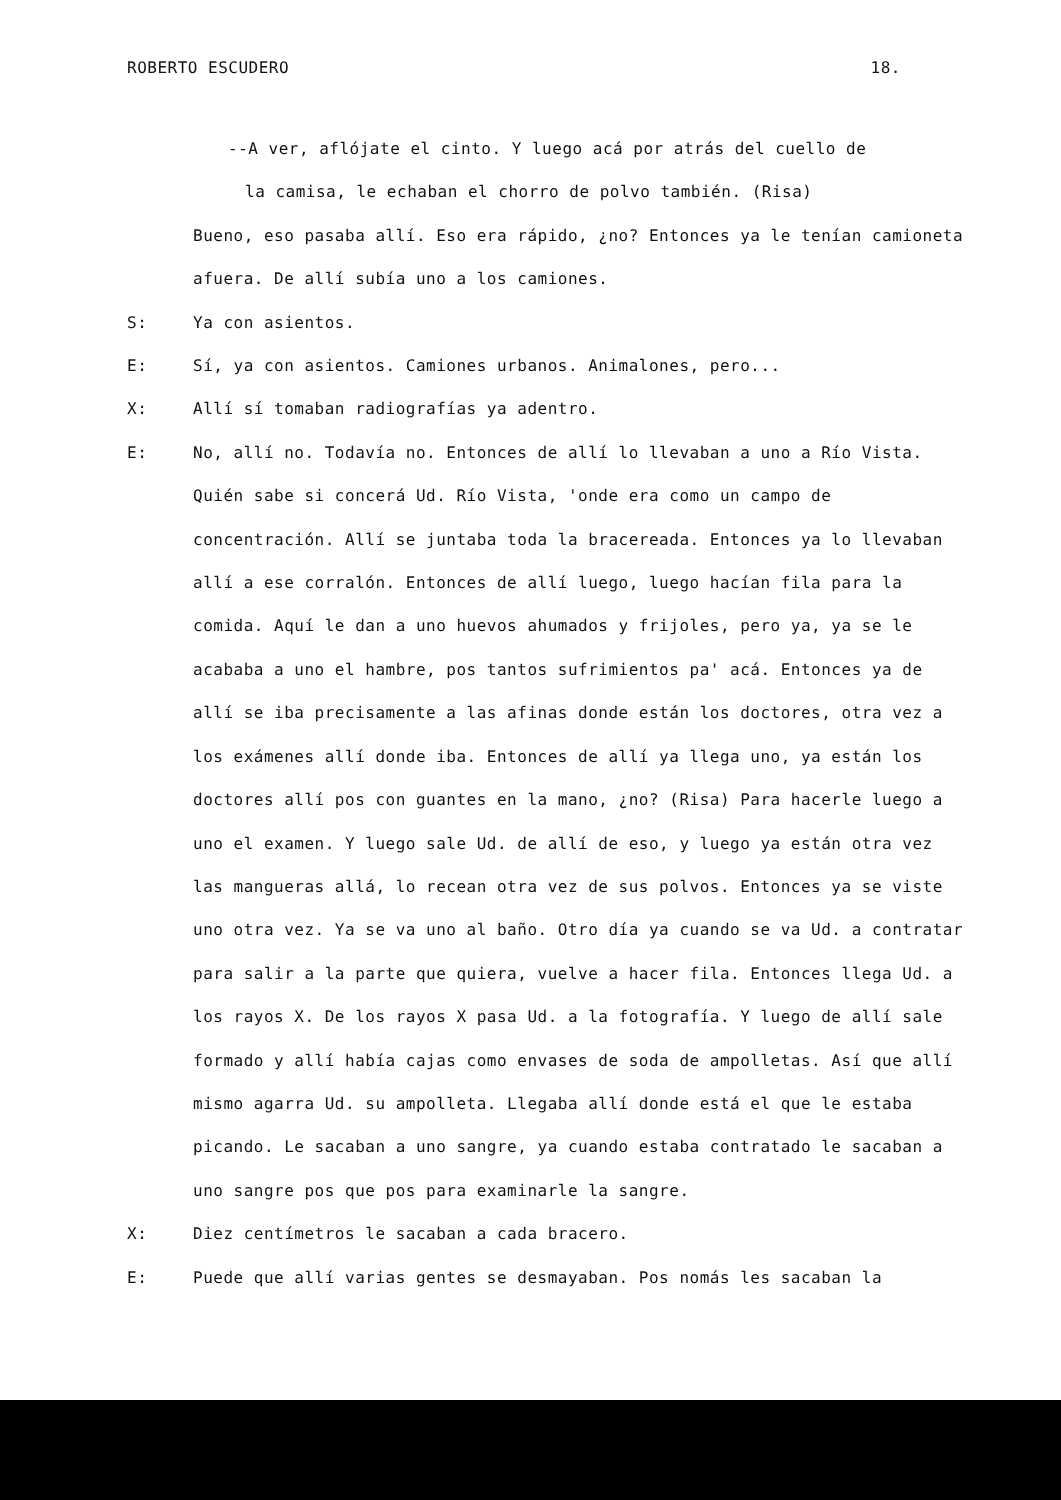ROBERTO ESCUDERO 18.
--A ver, aflójate el cinto. Y luego acá por atrás del cuello de
la camisa, le echaban el chorro de polvo también. (Risa)
Bueno, eso pasaba allí. Eso era rápido, ¿no? Entonces ya le tenían camioneta afuera. De allí subía uno a los camiones.
S: Ya con asientos.
E: Sí, ya con asientos. Camiones urbanos. Animalones, pero...
X: Allí sí tomaban radiografías ya adentro.
E: No, allí no. Todavía no. Entonces de allí lo llevaban a uno a Río Vista. Quién sabe si concerá Ud. Río Vista, 'onde era como un campo de concentración. Allí se juntaba toda la bracereada. Entonces ya lo llevaban allí a ese corralón. Entonces de allí luego, luego hacían fila para la comida. Aquí le dan a uno huevos ahumados y frijoles, pero ya, ya se le acababa a uno el hambre, pos tantos sufrimientos pa' acá. Entonces ya de allí se iba precisamente a las afinas donde están los doctores, otra vez a los exámenes allí donde iba. Entonces de allí ya llega uno, ya están los doctores allí pos con guantes en la mano, ¿no? (Risa) Para hacerle luego a uno el examen. Y luego sale Ud. de allí de eso, y luego ya están otra vez las mangueras allá, lo recean otra vez de sus polvos. Entonces ya se viste uno otra vez. Ya se va uno al baño. Otro día ya cuando se va Ud. a contratar para salir a la parte que quiera, vuelve a hacer fila. Entonces llega Ud. a los rayos X. De los rayos X pasa Ud. a la fotografía. Y luego de allí sale formado y allí había cajas como envases de soda de ampolletas. Así que allí mismo agarra Ud. su ampolleta. Llegaba allí donde está el que le estaba picando. Le sacaban a uno sangre, ya cuando estaba contratado le sacaban a uno sangre pos que pos para examinarle la sangre.
X: Diez centímetros le sacaban a cada bracero.
E: Puede que allí varias gentes se desmayaban. Pos nomás les sacaban la